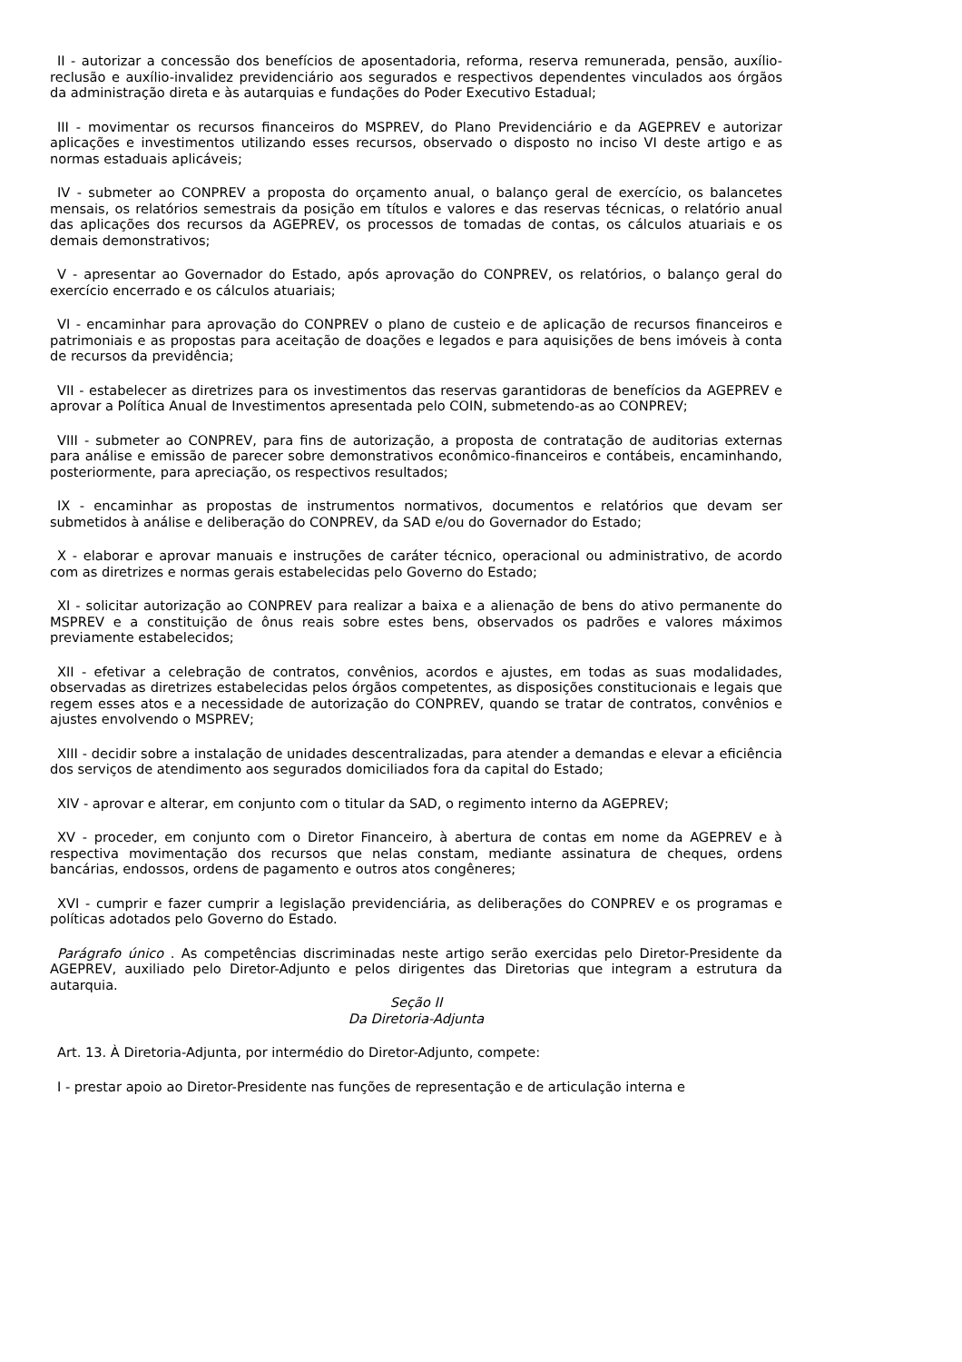II - autorizar a concessão dos benefícios de aposentadoria, reforma, reserva remunerada, pensão, auxílio-reclusão e auxílio-invalidez previdenciário aos segurados e respectivos dependentes vinculados aos órgãos da administração direta e às autarquias e fundações do Poder Executivo Estadual;
III - movimentar os recursos financeiros do MSPREV, do Plano Previdenciário e da AGEPREV e autorizar aplicações e investimentos utilizando esses recursos, observado o disposto no inciso VI deste artigo e as normas estaduais aplicáveis;
IV - submeter ao CONPREV a proposta do orçamento anual, o balanço geral de exercício, os balancetes mensais, os relatórios semestrais da posição em títulos e valores e das reservas técnicas, o relatório anual das aplicações dos recursos da AGEPREV, os processos de tomadas de contas, os cálculos atuariais e os demais demonstrativos;
V - apresentar ao Governador do Estado, após aprovação do CONPREV, os relatórios, o balanço geral do exercício encerrado e os cálculos atuariais;
VI - encaminhar para aprovação do CONPREV o plano de custeio e de aplicação de recursos financeiros e patrimoniais e as propostas para aceitação de doações e legados e para aquisições de bens imóveis à conta de recursos da previdência;
VII - estabelecer as diretrizes para os investimentos das reservas garantidoras de benefícios da AGEPREV e aprovar a Política Anual de Investimentos apresentada pelo COIN, submetendo-as ao CONPREV;
VIII - submeter ao CONPREV, para fins de autorização, a proposta de contratação de auditorias externas para análise e emissão de parecer sobre demonstrativos econômico-financeiros e contábeis, encaminhando, posteriormente, para apreciação, os respectivos resultados;
IX - encaminhar as propostas de instrumentos normativos, documentos e relatórios que devam ser submetidos à análise e deliberação do CONPREV, da SAD e/ou do Governador do Estado;
X - elaborar e aprovar manuais e instruções de caráter técnico, operacional ou administrativo, de acordo com as diretrizes e normas gerais estabelecidas pelo Governo do Estado;
XI - solicitar autorização ao CONPREV para realizar a baixa e a alienação de bens do ativo permanente do MSPREV e a constituição de ônus reais sobre estes bens, observados os padrões e valores máximos previamente estabelecidos;
XII - efetivar a celebração de contratos, convênios, acordos e ajustes, em todas as suas modalidades, observadas as diretrizes estabelecidas pelos órgãos competentes, as disposições constitucionais e legais que regem esses atos e a necessidade de autorização do CONPREV, quando se tratar de contratos, convênios e ajustes envolvendo o MSPREV;
XIII - decidir sobre a instalação de unidades descentralizadas, para atender a demandas e elevar a eficiência dos serviços de atendimento aos segurados domiciliados fora da capital do Estado;
XIV - aprovar e alterar, em conjunto com o titular da SAD, o regimento interno da AGEPREV;
XV - proceder, em conjunto com o Diretor Financeiro, à abertura de contas em nome da AGEPREV e à respectiva movimentação dos recursos que nelas constam, mediante assinatura de cheques, ordens bancárias, endossos, ordens de pagamento e outros atos congêneres;
XVI - cumprir e fazer cumprir a legislação previdenciária, as deliberações do CONPREV e os programas e políticas adotados pelo Governo do Estado.
Parágrafo único . As competências discriminadas neste artigo serão exercidas pelo Diretor-Presidente da AGEPREV, auxiliado pelo Diretor-Adjunto e pelos dirigentes das Diretorias que integram a estrutura da autarquia.
Seção II
Da Diretoria-Adjunta
Art. 13. À Diretoria-Adjunta, por intermédio do Diretor-Adjunto, compete:
I - prestar apoio ao Diretor-Presidente nas funções de representação e de articulação interna e